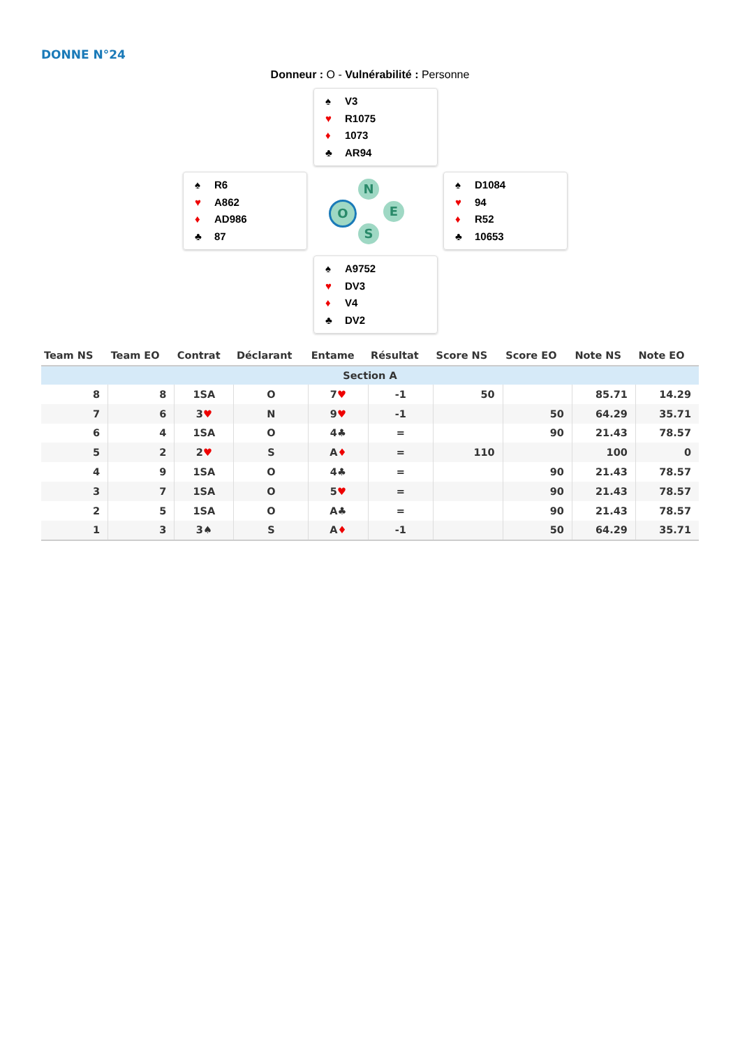DONNE N°24
Donneur : O - Vulnérabilité : Personne
♠ V3
♥ R1075
♦ 1073
♣ AR94
♠ R6
♥ A862
♦ AD986
♣ 87
N
O E
S
♠ D1084
♥ 94
♦ R52
♣ 10653
♠ A9752
♥ DV3
♦ V4
♣ DV2
| Team NS | Team EO | Contrat | Déclarant | Entame | Résultat | Score NS | Score EO | Note NS | Note EO |
| --- | --- | --- | --- | --- | --- | --- | --- | --- | --- |
| Section A | | | | | | | | | |
| 8 | 8 | 1SA | O | 7 ♥ | -1 | 50 | | 85.71 | 14.29 |
| 7 | 6 | 3 ♥ | N | 9 ♥ | -1 | | 50 | 64.29 | 35.71 |
| 6 | 4 | 1SA | O | 4♣ | = | | 90 | 21.43 | 78.57 |
| 5 | 2 | 2 ♥ | S | A ♦ | = | 110 | | 100 | 0 |
| 4 | 9 | 1SA | O | 4♣ | = | | 90 | 21.43 | 78.57 |
| 3 | 7 | 1SA | O | 5 ♥ | = | | 90 | 21.43 | 78.57 |
| 2 | 5 | 1SA | O | A♣ | = | | 90 | 21.43 | 78.57 |
| 1 | 3 | 3♠ | S | A ♦ | -1 | | 50 | 64.29 | 35.71 |